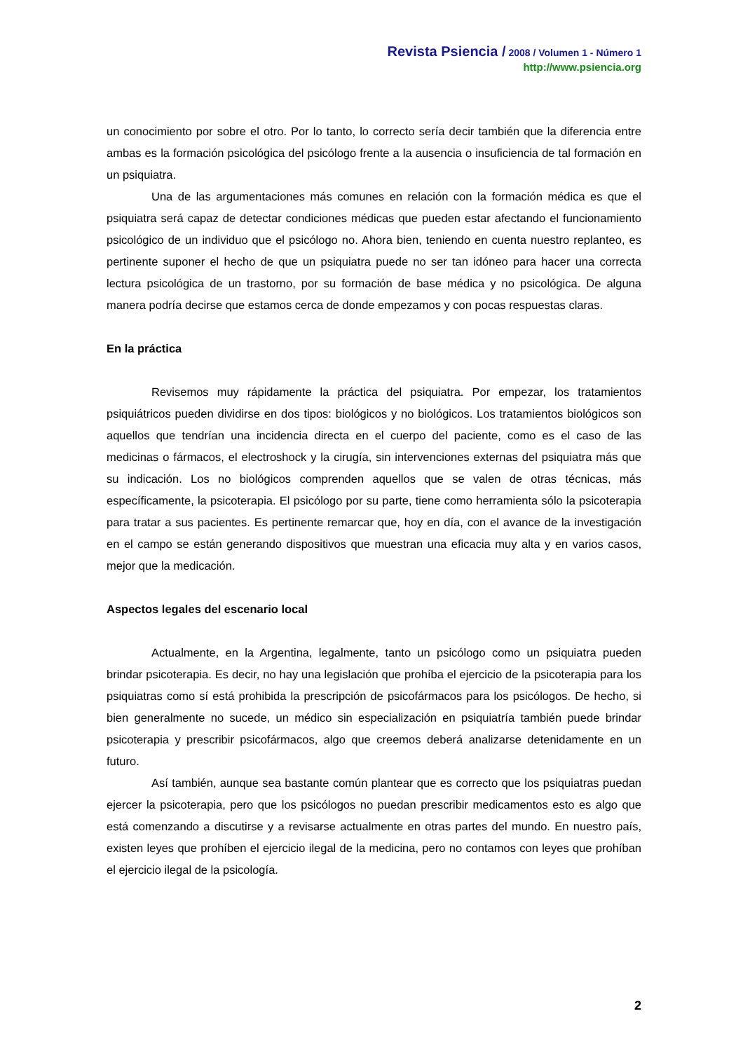Revista Psiencia / 2008 / Volumen 1 - Número 1
http://www.psiencia.org
un conocimiento por sobre el otro. Por lo tanto, lo correcto sería decir también que la diferencia entre ambas es la formación psicológica del psicólogo frente a la ausencia o insuficiencia de tal formación en un psiquiatra.
Una de las argumentaciones más comunes en relación con la formación médica es que el psiquiatra será capaz de detectar condiciones médicas que pueden estar afectando el funcionamiento psicológico de un individuo que el psicólogo no. Ahora bien, teniendo en cuenta nuestro replanteo, es pertinente suponer el hecho de que un psiquiatra puede no ser tan idóneo para hacer una correcta lectura psicológica de un trastorno, por su formación de base médica y no psicológica. De alguna manera podría decirse que estamos cerca de donde empezamos y con pocas respuestas claras.
En la práctica
Revisemos muy rápidamente la práctica del psiquiatra. Por empezar, los tratamientos psiquiátricos pueden dividirse en dos tipos: biológicos y no biológicos. Los tratamientos biológicos son aquellos que tendrían una incidencia directa en el cuerpo del paciente, como es el caso de las medicinas o fármacos, el electroshock y la cirugía, sin intervenciones externas del psiquiatra más que su indicación. Los no biológicos comprenden aquellos que se valen de otras técnicas, más específicamente, la psicoterapia. El psicólogo por su parte, tiene como herramienta sólo la psicoterapia para tratar a sus pacientes. Es pertinente remarcar que, hoy en día, con el avance de la investigación en el campo se están generando dispositivos que muestran una eficacia muy alta y en varios casos, mejor que la medicación.
Aspectos legales del escenario local
Actualmente, en la Argentina, legalmente, tanto un psicólogo como un psiquiatra pueden brindar psicoterapia. Es decir, no hay una legislación que prohíba el ejercicio de la psicoterapia para los psiquiatras como sí está prohibida la prescripción de psicofármacos para los psicólogos. De hecho, si bien generalmente no sucede, un médico sin especialización en psiquiatría también puede brindar psicoterapia y prescribir psicofármacos, algo que creemos deberá analizarse detenidamente en un futuro.
Así también, aunque sea bastante común plantear que es correcto que los psiquiatras puedan ejercer la psicoterapia, pero que los psicólogos no puedan prescribir medicamentos esto es algo que está comenzando a discutirse y a revisarse actualmente en otras partes del mundo. En nuestro país, existen leyes que prohíben el ejercicio ilegal de la medicina, pero no contamos con leyes que prohíban el ejercicio ilegal de la psicología.
2